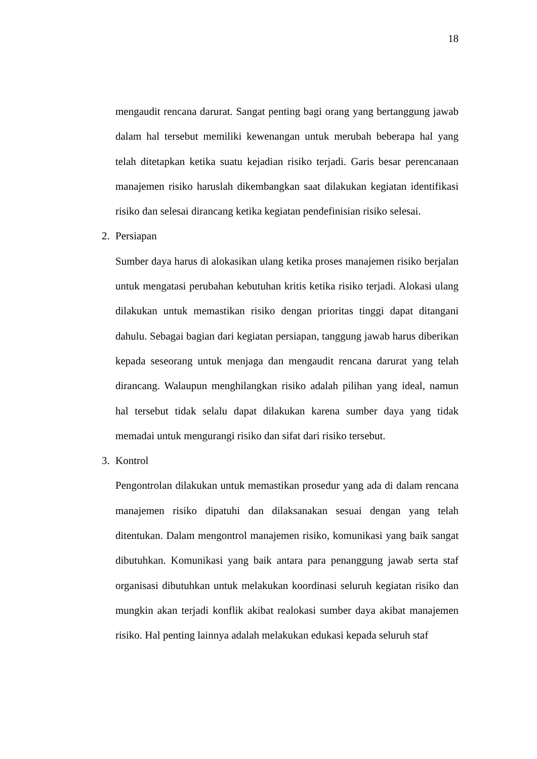18
mengaudit rencana darurat. Sangat penting bagi orang yang bertanggung jawab dalam hal tersebut memiliki kewenangan untuk merubah beberapa hal yang telah ditetapkan ketika suatu kejadian risiko terjadi. Garis besar perencanaan manajemen risiko haruslah dikembangkan saat dilakukan kegiatan identifikasi risiko dan selesai dirancang ketika kegiatan pendefinisian risiko selesai.
2. Persiapan
Sumber daya harus di alokasikan ulang ketika proses manajemen risiko berjalan untuk mengatasi perubahan kebutuhan kritis ketika risiko terjadi. Alokasi ulang dilakukan untuk memastikan risiko dengan prioritas tinggi dapat ditangani dahulu. Sebagai bagian dari kegiatan persiapan, tanggung jawab harus diberikan kepada seseorang untuk menjaga dan mengaudit rencana darurat yang telah dirancang. Walaupun menghilangkan risiko adalah pilihan yang ideal, namun hal tersebut tidak selalu dapat dilakukan karena sumber daya yang tidak memadai untuk mengurangi risiko dan sifat dari risiko tersebut.
3. Kontrol
Pengontrolan dilakukan untuk memastikan prosedur yang ada di dalam rencana manajemen risiko dipatuhi dan dilaksanakan sesuai dengan yang telah ditentukan. Dalam mengontrol manajemen risiko, komunikasi yang baik sangat dibutuhkan. Komunikasi yang baik antara para penanggung jawab serta staf organisasi dibutuhkan untuk melakukan koordinasi seluruh kegiatan risiko dan mungkin akan terjadi konflik akibat realokasi sumber daya akibat manajemen risiko. Hal penting lainnya adalah melakukan edukasi kepada seluruh staf